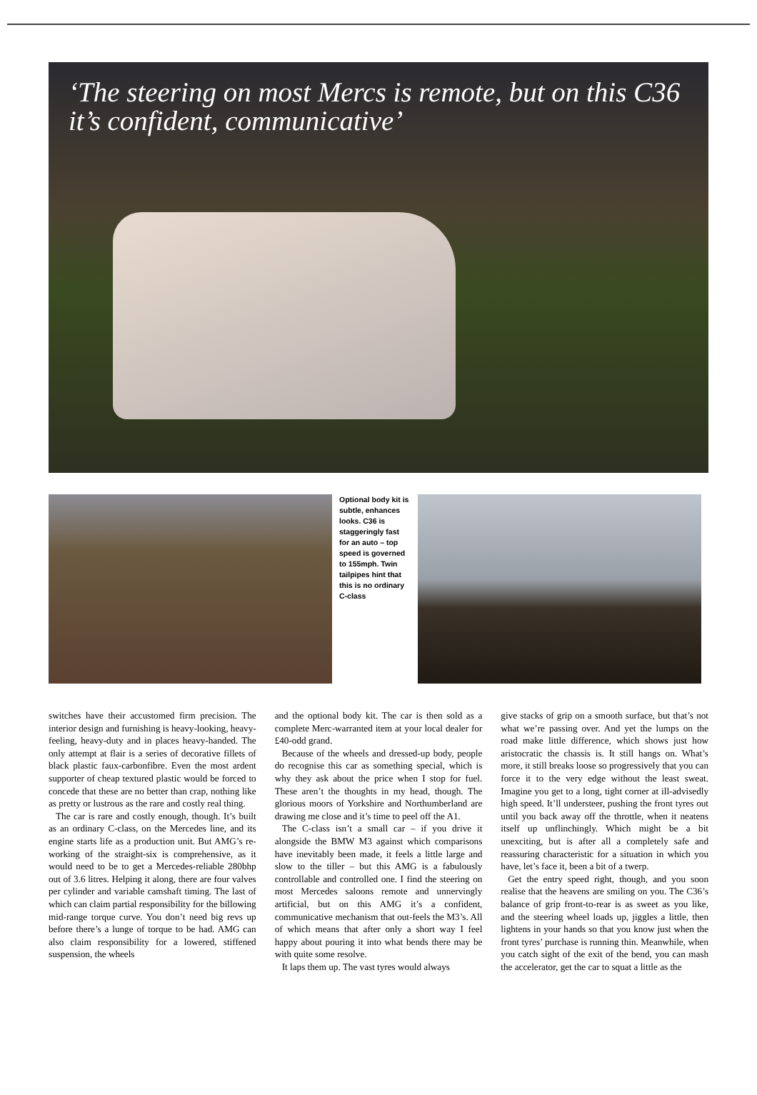‘The steering on most Mercs is remote, but on this C36 it’s confident, communicative’
Optional body kit is subtle, enhances looks. C36 is staggeringly fast for an auto – top speed is governed to 155mph. Twin tailpipes hint that this is no ordinary C-class
switches have their accustomed firm precision. The interior design and furnishing is heavy-looking, heavy-feeling, heavy-duty and in places heavy-handed. The only attempt at flair is a series of decorative fillets of black plastic faux-carbonfibre. Even the most ardent supporter of cheap textured plastic would be forced to concede that these are no better than crap, nothing like as pretty or lustrous as the rare and costly real thing.
The car is rare and costly enough, though. It’s built as an ordinary C-class, on the Mercedes line, and its engine starts life as a production unit. But AMG’s re-working of the straight-six is comprehensive, as it would need to be to get a Mercedes-reliable 280bhp out of 3.6 litres. Helping it along, there are four valves per cylinder and variable camshaft timing. The last of which can claim partial responsibility for the billowing mid-range torque curve. You don’t need big revs up before there’s a lunge of torque to be had. AMG can also claim responsibility for a lowered, stiffened suspension, the wheels
and the optional body kit. The car is then sold as a complete Merc-warranted item at your local dealer for £40-odd grand.
Because of the wheels and dressed-up body, people do recognise this car as something special, which is why they ask about the price when I stop for fuel. These aren’t the thoughts in my head, though. The glorious moors of Yorkshire and Northumberland are drawing me close and it’s time to peel off the A1.
The C-class isn’t a small car – if you drive it alongside the BMW M3 against which comparisons have inevitably been made, it feels a little large and slow to the tiller – but this AMG is a fabulously controllable and controlled one. I find the steering on most Mercedes saloons remote and unnervingly artificial, but on this AMG it’s a confident, communicative mechanism that out-feels the M3’s. All of which means that after only a short way I feel happy about pouring it into what bends there may be with quite some resolve.
It laps them up. The vast tyres would always
give stacks of grip on a smooth surface, but that’s not what we’re passing over. And yet the lumps on the road make little difference, which shows just how aristocratic the chassis is. It still hangs on. What’s more, it still breaks loose so progressively that you can force it to the very edge without the least sweat. Imagine you get to a long, tight corner at ill-advisedly high speed. It’ll understeer, pushing the front tyres out until you back away off the throttle, when it neatens itself up unflinchingly. Which might be a bit unexciting, but is after all a completely safe and reassuring characteristic for a situation in which you have, let’s face it, been a bit of a twerp.
Get the entry speed right, though, and you soon realise that the heavens are smiling on you. The C36’s balance of grip front-to-rear is as sweet as you like, and the steering wheel loads up, jiggles a little, then lightens in your hands so that you know just when the front tyres’ purchase is running thin. Meanwhile, when you catch sight of the exit of the bend, you can mash the accelerator, get the car to squat a little as the